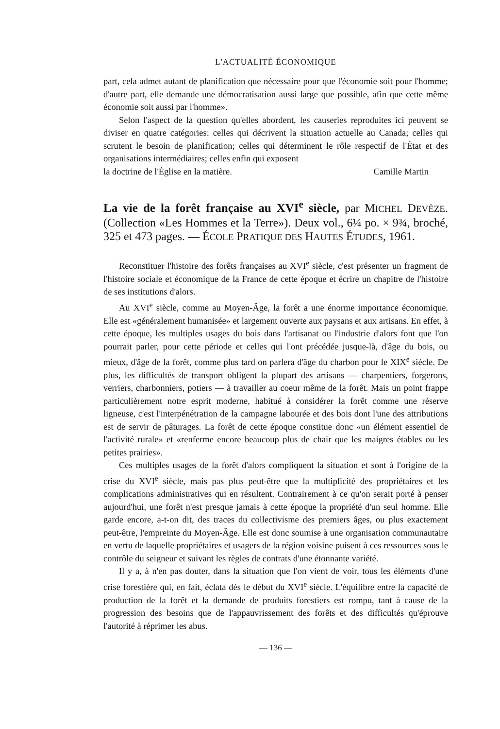L'ACTUALITÉ ÉCONOMIQUE
part, cela admet autant de planification que nécessaire pour que l'économie soit pour l'homme; d'autre part, elle demande une démocratisation aussi large que possible, afin que cette même économie soit aussi par l'homme».
Selon l'aspect de la question qu'elles abordent, les causeries reproduites ici peuvent se diviser en quatre catégories: celles qui décrivent la situation actuelle au Canada; celles qui scrutent le besoin de planification; celles qui déterminent le rôle respectif de l'État et des organisations intermédiaires; celles enfin qui exposent
la doctrine de l'Église en la matière. Camille Martin
La vie de la forêt française au XVI<sup>e</sup> siècle, par MICHEL DEVÈZE. (Collection «Les Hommes et la Terre»). Deux vol., 6¼ po. × 9¾, broché, 325 et 473 pages. — ÉCOLE PRATIQUE DES HAUTES ÉTUDES, 1961.
Reconstituer l'histoire des forêts françaises au XVI<sup>e</sup> siècle, c'est présenter un fragment de l'histoire sociale et économique de la France de cette époque et écrire un chapitre de l'histoire de ses institutions d'alors.
Au XVI<sup>e</sup> siècle, comme au Moyen-Âge, la forêt a une énorme importance économique. Elle est «généralement humanisée» et largement ouverte aux paysans et aux artisans. En effet, à cette époque, les multiples usages du bois dans l'artisanat ou l'industrie d'alors font que l'on pourrait parler, pour cette période et celles qui l'ont précédée jusque-là, d'âge du bois, ou mieux, d'âge de la forêt, comme plus tard on parlera d'âge du charbon pour le XIX<sup>e</sup> siècle. De plus, les difficultés de transport obligent la plupart des artisans — charpentiers, forgerons, verriers, charbonniers, potiers — à travailler au coeur même de la forêt. Mais un point frappe particulièrement notre esprit moderne, habitué à considérer la forêt comme une réserve ligneuse, c'est l'interpénétration de la campagne labourée et des bois dont l'une des attributions est de servir de pâturages. La forêt de cette époque constitue donc «un élément essentiel de l'activité rurale» et «renferme encore beaucoup plus de chair que les maigres étables ou les petites prairies».
Ces multiples usages de la forêt d'alors compliquent la situation et sont à l'origine de la crise du XVI<sup>e</sup> siècle, mais pas plus peut-être que la multiplicité des propriétaires et les complications administratives qui en résultent. Contrairement à ce qu'on serait porté à penser aujourd'hui, une forêt n'est presque jamais à cette époque la propriété d'un seul homme. Elle garde encore, a-t-on dit, des traces du collectivisme des premiers âges, ou plus exactement peut-être, l'empreinte du Moyen-Âge. Elle est donc soumise à une organisation communautaire en vertu de laquelle propriétaires et usagers de la région voisine puisent à ces ressources sous le contrôle du seigneur et suivant les règles de contrats d'une étonnante variété.
Il y a, à n'en pas douter, dans la situation que l'on vient de voir, tous les éléments d'une crise forestière qui, en fait, éclata dès le début du XVI<sup>e</sup> siècle. L'équilibre entre la capacité de production de la forêt et la demande de produits forestiers est rompu, tant à cause de la progression des besoins que de l'appauvrissement des forêts et des difficultés qu'éprouve l'autorité à réprimer les abus.
— 136 —